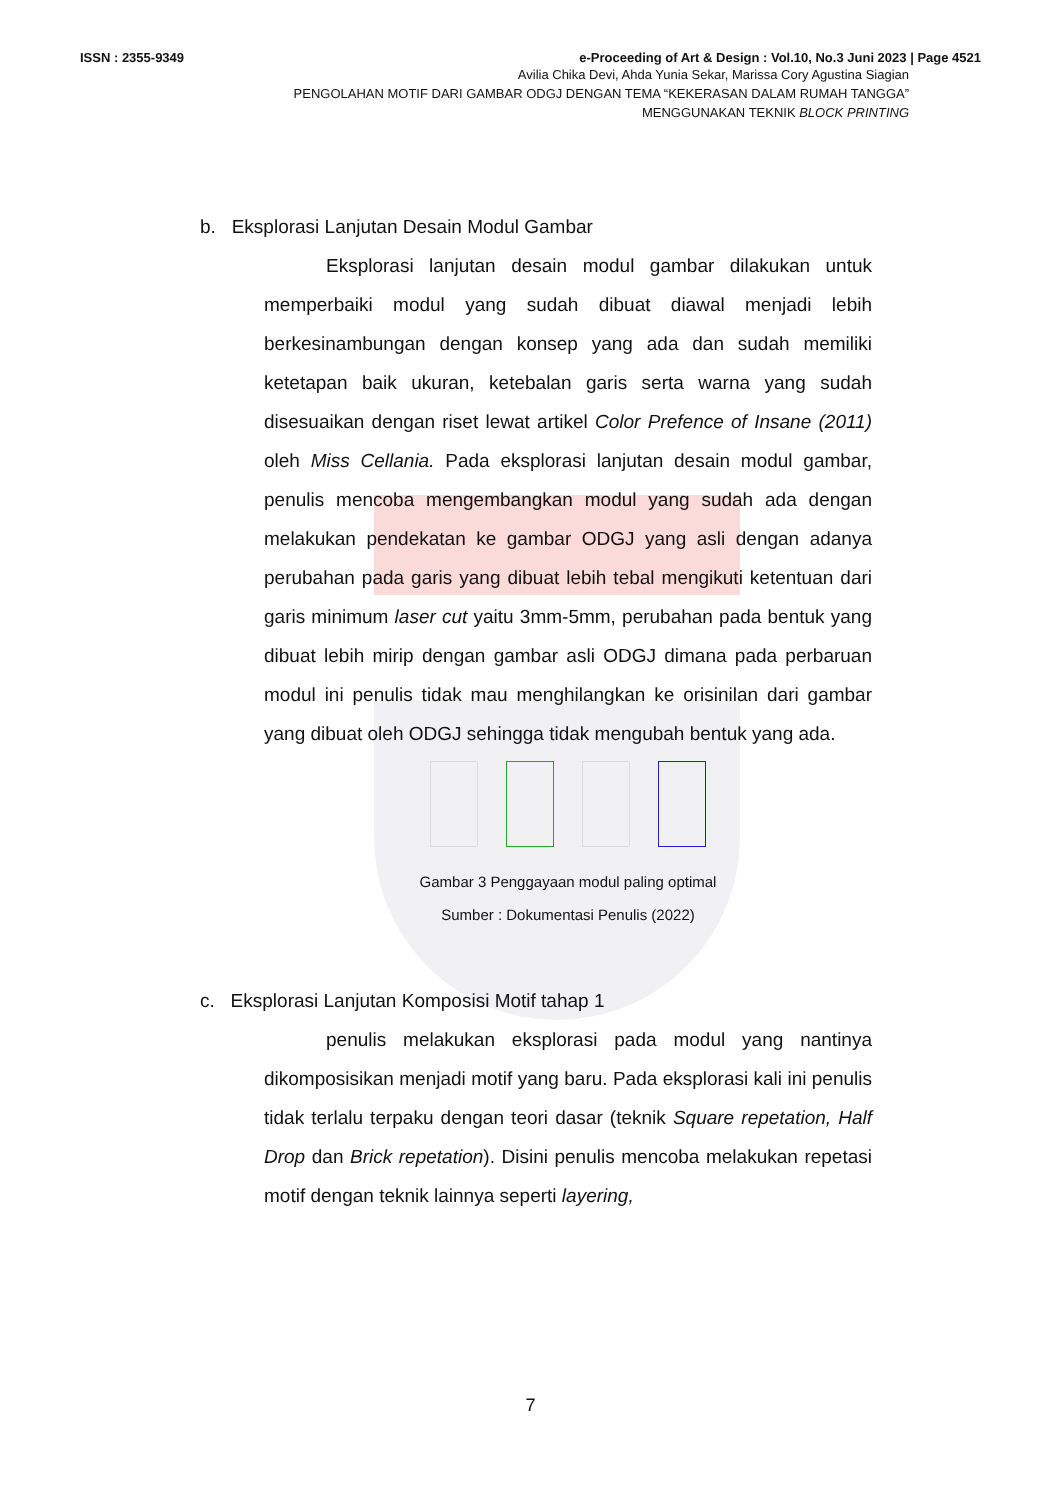ISSN : 2355-9349 e-Proceeding of Art & Design : Vol.10, No.3 Juni 2023 | Page 4521
Avilia Chika Devi, Ahda Yunia Sekar, Marissa Cory Agustina Siagian
PENGOLAHAN MOTIF DARI GAMBAR ODGJ DENGAN TEMA “KEKERASAN DALAM RUMAH TANGGA”
MENGGUNAKAN TEKNIK BLOCK PRINTING
b. Eksplorasi Lanjutan Desain Modul Gambar
Eksplorasi lanjutan desain modul gambar dilakukan untuk memperbaiki modul yang sudah dibuat diawal menjadi lebih berkesinambungan dengan konsep yang ada dan sudah memiliki ketetapan baik ukuran, ketebalan garis serta warna yang sudah disesuaikan dengan riset lewat artikel Color Prefence of Insane (2011) oleh Miss Cellania. Pada eksplorasi lanjutan desain modul gambar, penulis mencoba mengembangkan modul yang sudah ada dengan melakukan pendekatan ke gambar ODGJ yang asli dengan adanya perubahan pada garis yang dibuat lebih tebal mengikuti ketentuan dari garis minimum laser cut yaitu 3mm-5mm, perubahan pada bentuk yang dibuat lebih mirip dengan gambar asli ODGJ dimana pada perbaruan modul ini penulis tidak mau menghilangkan ke orisinilan dari gambar yang dibuat oleh ODGJ sehingga tidak mengubah bentuk yang ada.
Gambar 3 Penggayaan modul paling optimal
Sumber : Dokumentasi Penulis (2022)
c. Eksplorasi Lanjutan Komposisi Motif tahap 1
penulis melakukan eksplorasi pada modul yang nantinya dikomposisikan menjadi motif yang baru. Pada eksplorasi kali ini penulis tidak terlalu terpaku dengan teori dasar (teknik Square repetation, Half Drop dan Brick repetation). Disini penulis mencoba melakukan repetasi motif dengan teknik lainnya seperti layering,
7